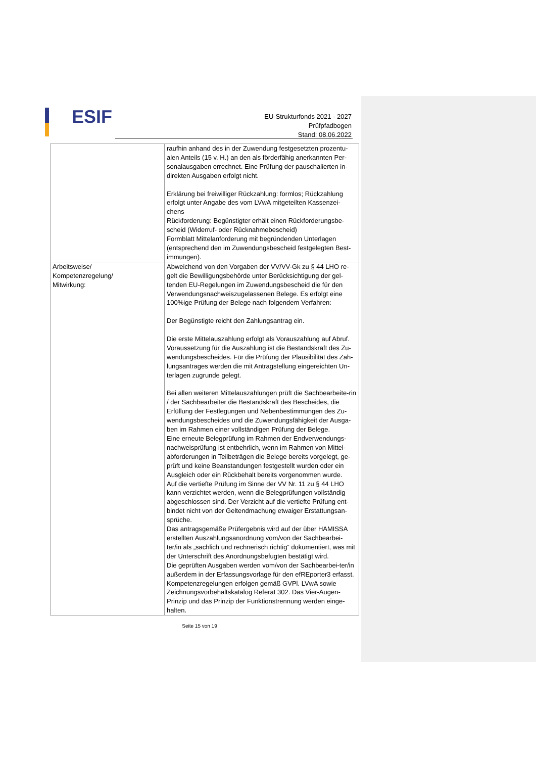ESIF
EU-Strukturfonds 2021 - 2027
Prüfpfadbogen
Stand: 08.06.2022
| | raufhin anhand des in der Zuwendung festgesetzten prozentu-alen Anteils (15 v. H.) an den als förderfähig anerkannten Per-sonalausgaben errechnet. Eine Prüfung der pauschalierten in-direkten Ausgaben erfolgt nicht. Erklärung bei freiwilliger Rückzahlung: formlos; Rückzahlung erfolgt unter Angabe des vom LVwA mitgeteilten Kassenzei-chens Rückforderung: Begünstigter erhält einen Rückforderungsbe-scheid (Widerruf- oder Rücknahmebescheid) Formblatt Mittelanforderung mit begründenden Unterlagen (entsprechend den im Zuwendungsbescheid festgelegten Best-immungen). |
| Arbeitsweise/ Kompetenzregelung/ Mitwirkung: | Abweichend von den Vorgaben der VV/VV-Gk zu § 44 LHO re-gelt die Bewilligungsbehörde unter Berücksichtigung der gel-tenden EU-Regelungen im Zuwendungsbescheid die für den Verwendungsnachweiszugelassenen Belege. Es erfolgt eine 100%ige Prüfung der Belege nach folgendem Verfahren: Der Begünstigte reicht den Zahlungsantrag ein. Die erste Mittelauszahlung erfolgt als Vorauszahlung auf Abruf. Voraussetzung für die Auszahlung ist die Bestandskraft des Zu-wendungsbescheides. Für die Prüfung der Plausibilität des Zah-lungsantrages werden die mit Antragstellung eingereichten Un-terlagen zugrunde gelegt. Bei allen weiteren Mittelauszahlungen prüft die Sachbearbeite-rin / der Sachbearbeiter die Bestandskraft des Bescheides, die Erfüllung der Festlegungen und Nebenbestimmungen des Zu-wendungsbescheides und die Zuwendungsfähigkeit der Ausga-ben im Rahmen einer vollständigen Prüfung der Belege. Eine erneute Belegprüfung im Rahmen der Endverwendungs-nachweisprüfung ist entbehrlich, wenn im Rahmen von Mittel-abforderungen in Teilbeträgen die Belege bereits vorgelegt, ge-prüft und keine Beanstandungen festgestellt wurden oder ein Ausgleich oder ein Rückbehalt bereits vorgenommen wurde. Auf die vertiefte Prüfung im Sinne der VV Nr. 11 zu § 44 LHO kann verzichtet werden, wenn die Belegprüfungen vollständig abgeschlossen sind. Der Verzicht auf die vertiefte Prüfung ent-bindet nicht von der Geltendmachung etwaiger Erstattungsan-sprüche. Das antragsgemäße Prüfergebnis wird auf der über HAMISSA erstellten Auszahlungsanordnung vom/von der Sachbearbei-ter/in als „sachlich und rechnerisch richtig“ dokumentiert, was mit der Unterschrift des Anordnungsbefugten bestätigt wird. Die geprüften Ausgaben werden vom/von der Sachbearbei-ter/in außerdem in der Erfassungsvorlage für den efREporter3 erfasst. Kompetenzregelungen erfolgen gemäß GVPl. LVwA sowie Zeichnungsvorbehaltskatalog Referat 302. Das Vier-Augen-Prinzip und das Prinzip der Funktionstrennung werden einge-halten. |
Seite 15 von 19